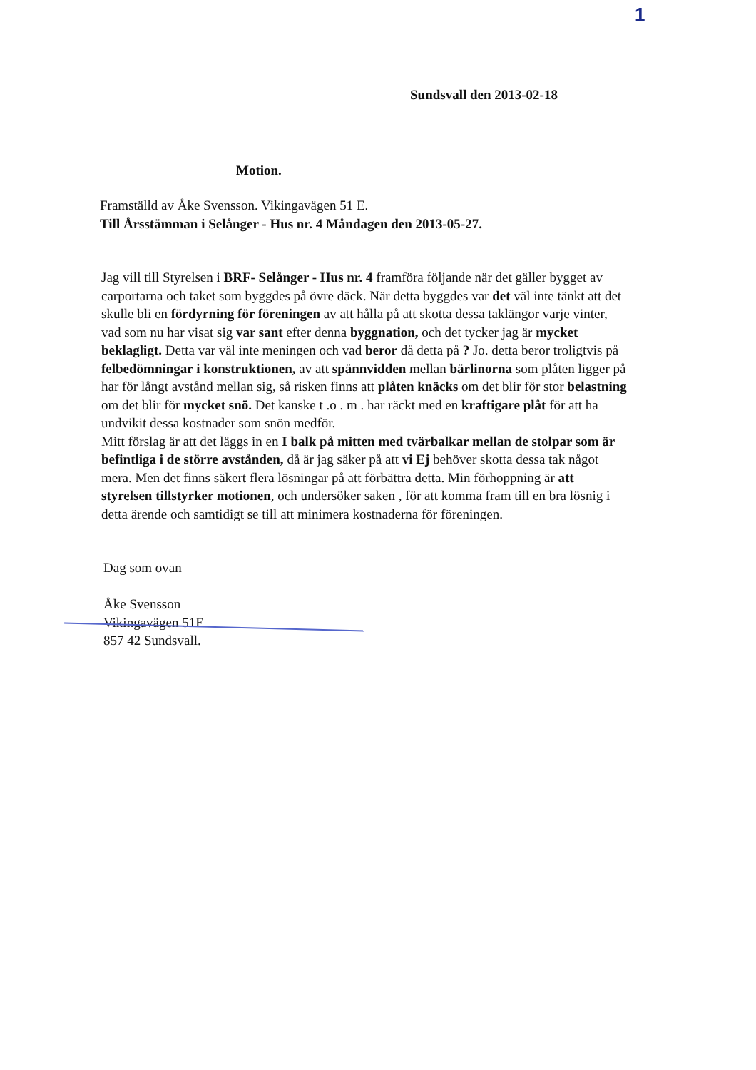1
Sundsvall den 2013-02-18
Motion.
Framställd av Åke Svensson. Vikingavägen 51 E.
Till Årsstämman i Selånger - Hus nr. 4 Måndagen den 2013-05-27.
Jag vill till Styrelsen i BRF- Selånger - Hus nr. 4 framföra följande när det gäller bygget av carportarna och taket som byggdes på övre däck. När detta byggdes var det väl inte tänkt att det skulle bli en fördyrning för föreningen av att hålla på att skotta dessa taklängor varje vinter, vad som nu har visat sig var sant efter denna byggnation, och det tycker jag är mycket beklagligt. Detta var väl inte meningen och vad beror då detta på ? Jo. detta beror troligtvis på felbedömningar i konstruktionen, av att spännvidden mellan bärlinorna som plåten ligger på har för långt avstånd mellan sig, så risken finns att plåten knäcks om det blir för stor belastning om det blir för mycket snö. Det kanske t .o . m . har räckt med en kraftigare plåt för att ha undvikit dessa kostnader som snön medför.
Mitt förslag är att det läggs in en I balk på mitten med tvärbalkar mellan de stolpar som är befintliga i de större avstånden, då är jag säker på att vi Ej behöver skotta dessa tak något mera. Men det finns säkert flera lösningar på att förbättra detta. Min förhoppning är att styrelsen tillstyrker motionen, och undersöker saken , för att komma fram till en bra lösnig i detta ärende och samtidigt se till att minimera kostnaderna för föreningen.
Dag som ovan
Åke Svensson
Vikingavägen 51E
857 42 Sundsvall.